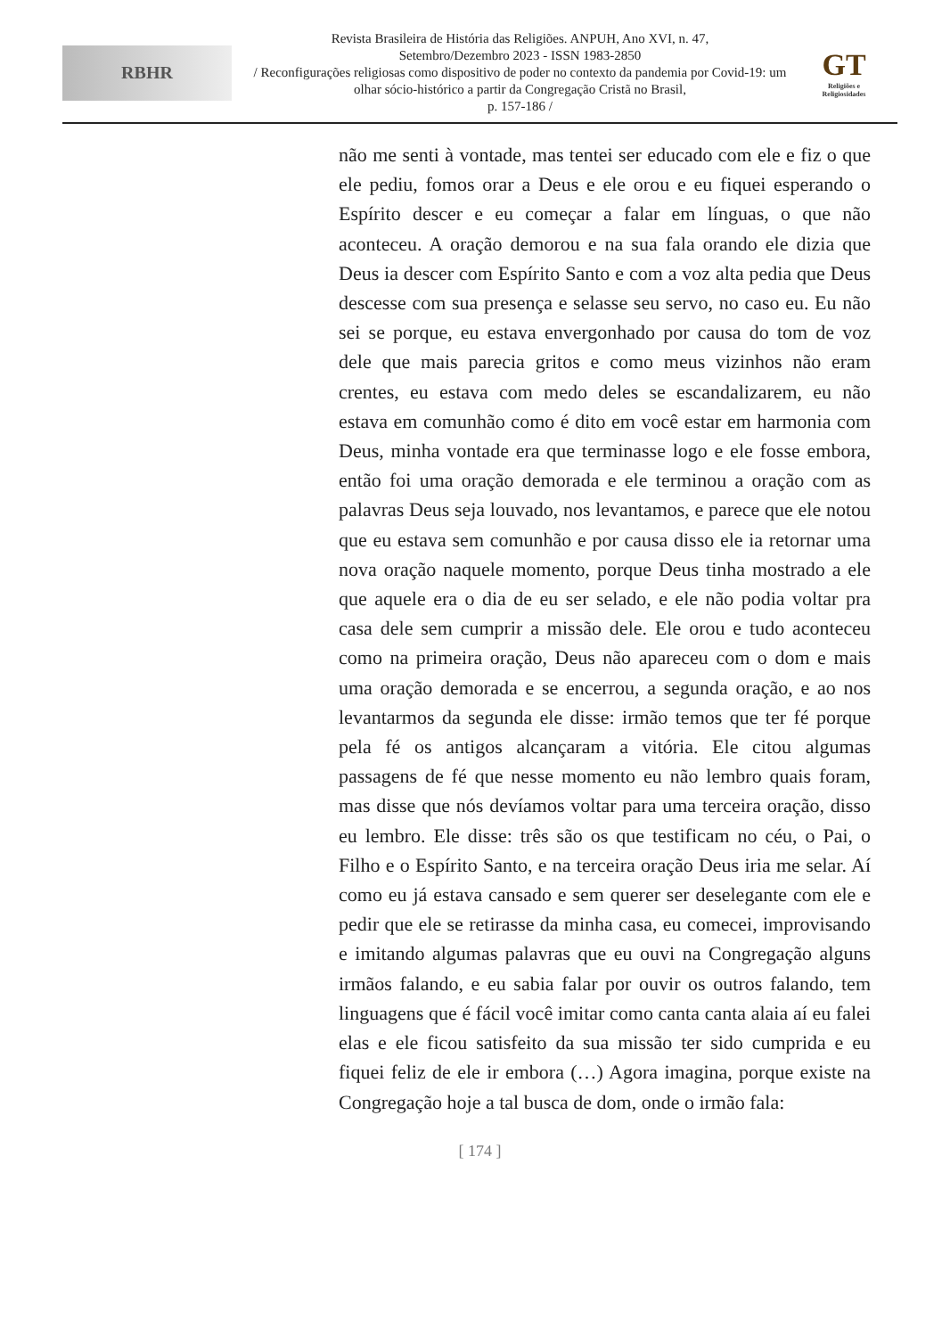RBHR
Revista Brasileira de História das Religiões. ANPUH, Ano XVI, n. 47,
Setembro/Dezembro 2023 - ISSN 1983-2850
/ Reconfigurações religiosas como dispositivo de poder no contexto da pandemia por Covid-19: um olhar sócio-histórico a partir da Congregação Cristã no Brasil,
p. 157-186 /
GT
Religiões e Religiosidades
não me senti à vontade, mas tentei ser educado com ele e fiz o que ele pediu, fomos orar a Deus e ele orou e eu fiquei esperando o Espírito descer e eu começar a falar em línguas, o que não aconteceu. A oração demorou e na sua fala orando ele dizia que Deus ia descer com Espírito Santo e com a voz alta pedia que Deus descesse com sua presença e selasse seu servo, no caso eu. Eu não sei se porque, eu estava envergonhado por causa do tom de voz dele que mais parecia gritos e como meus vizinhos não eram crentes, eu estava com medo deles se escandalizarem, eu não estava em comunhão como é dito em você estar em harmonia com Deus, minha vontade era que terminasse logo e ele fosse embora, então foi uma oração demorada e ele terminou a oração com as palavras Deus seja louvado, nos levantamos, e parece que ele notou que eu estava sem comunhão e por causa disso ele ia retornar uma nova oração naquele momento, porque Deus tinha mostrado a ele que aquele era o dia de eu ser selado, e ele não podia voltar pra casa dele sem cumprir a missão dele. Ele orou e tudo aconteceu como na primeira oração, Deus não apareceu com o dom e mais uma oração demorada e se encerrou, a segunda oração, e ao nos levantarmos da segunda ele disse: irmão temos que ter fé porque pela fé os antigos alcançaram a vitória. Ele citou algumas passagens de fé que nesse momento eu não lembro quais foram, mas disse que nós devíamos voltar para uma terceira oração, disso eu lembro. Ele disse: três são os que testificam no céu, o Pai, o Filho e o Espírito Santo, e na terceira oração Deus iria me selar. Aí como eu já estava cansado e sem querer ser deselegante com ele e pedir que ele se retirasse da minha casa, eu comecei, improvisando e imitando algumas palavras que eu ouvi na Congregação alguns irmãos falando, e eu sabia falar por ouvir os outros falando, tem linguagens que é fácil você imitar como canta canta alaia aí eu falei elas e ele ficou satisfeito da sua missão ter sido cumprida e eu fiquei feliz de ele ir embora (…) Agora imagina, porque existe na Congregação hoje a tal busca de dom, onde o irmão fala:
[ 174 ]